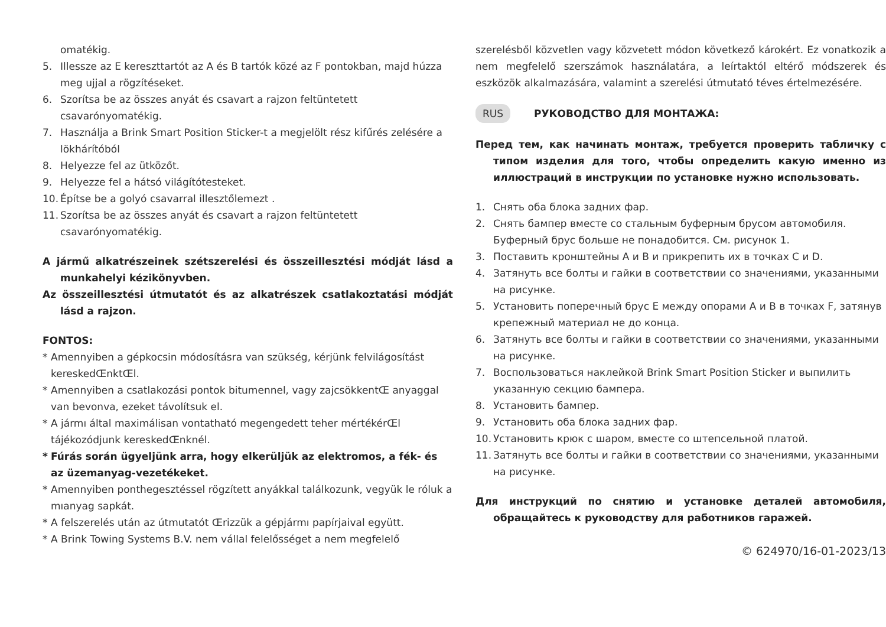omatékig.
5. Illessze az E kereszttartót az A és B tartók közé az F pontokban, majd húzza meg ujjal a rögzítéseket.
6. Szorítsa be az összes anyát és csavart a rajzon feltüntetett csavarónyomatékig.
7. Használja a Brink Smart Position Sticker-t a megjelölt rész kifűrés zelésére a lökhárítóból
8. Helyezze fel az ütközőt.
9. Helyezze fel a hátsó világítótesteket.
10. Építse be a golyó csavarral illesztőlemezt .
11. Szorítsa be az összes anyát és csavart a rajzon feltüntetett csavarónyomatékig.
A jármű alkatrészeinek szétszerelési és összeillesztési módját lásd a munkahelyi kézikönyvben.
Az összeillesztési útmutatót és az alkatrészek csatlakoztatási módját lásd a rajzon.
FONTOS:
* Amennyiben a gépkocsin módosításra van szükség, kérjünk felvilágosítást kereskedŒnktŒl.
* Amennyiben a csatlakozási pontok bitumennel, vagy zajcsökkentŒ anyaggal van bevonva, ezeket távolítsuk el.
* A jármı által maximálisan vontatható megengedett teher mértékérŒl tájékozódjunk kereskedŒnknél.
* Fúrás során ügyeljünk arra, hogy elkerüljük az elektromos, a fék- és az üzemanyag-vezetékeket.
* Amennyiben ponthegesztéssel rögzített anyákkal találkozunk, vegyük le róluk a mıanyag sapkát.
* A felszerelés után az útmutatót Œrizzük a gépjármı papírjaival együtt.
* A Brink Towing Systems B.V. nem vállal felelősséget a nem megfelelő
szerelésből közvetlen vagy közvetett módon következő károkért. Ez vonatkozik a nem megfelelő szerszámok használatára, a leírtaktól eltérő módszerek és eszközök alkalmazására, valamint a szerelési útmutató téves értelmezésére.
RUS РУКОВОДСТВО ДЛЯ МОНТАЖА:
Перед тем, как начинать монтаж, требуется проверить табличку с типом изделия для того, чтобы определить какую именно из иллюстраций в инструкции по установке нужно использовать.
1. Снять оба блока задних фар.
2. Снять бампер вместе со стальным буферным брусом автомобиля. Буферный брус больше не понадобится. См. рисунок 1.
3. Поставить кронштейны A и B и прикрепить их в точках C и D.
4. Затянуть все болты и гайки в соответствии со значениями, указанными на рисунке.
5. Установить поперечный брус E между опорами A и B в точках F, затянув крепежный материал не до конца.
6. Затянуть все болты и гайки в соответствии со значениями, указанными на рисунке.
7. Воспользоваться наклейкой Brink Smart Position Sticker и выпилить указанную секцию бампера.
8. Установить бампер.
9. Установить оба блока задних фар.
10. Установить крюк с шаром, вместе со штепсельной платой.
11. Затянуть все болты и гайки в соответствии со значениями, указанными на рисунке.
Для инструкций по снятию и установке деталей автомобиля, обращайтесь к руководству для работников гаражей.
© 624970/16-01-2023/13